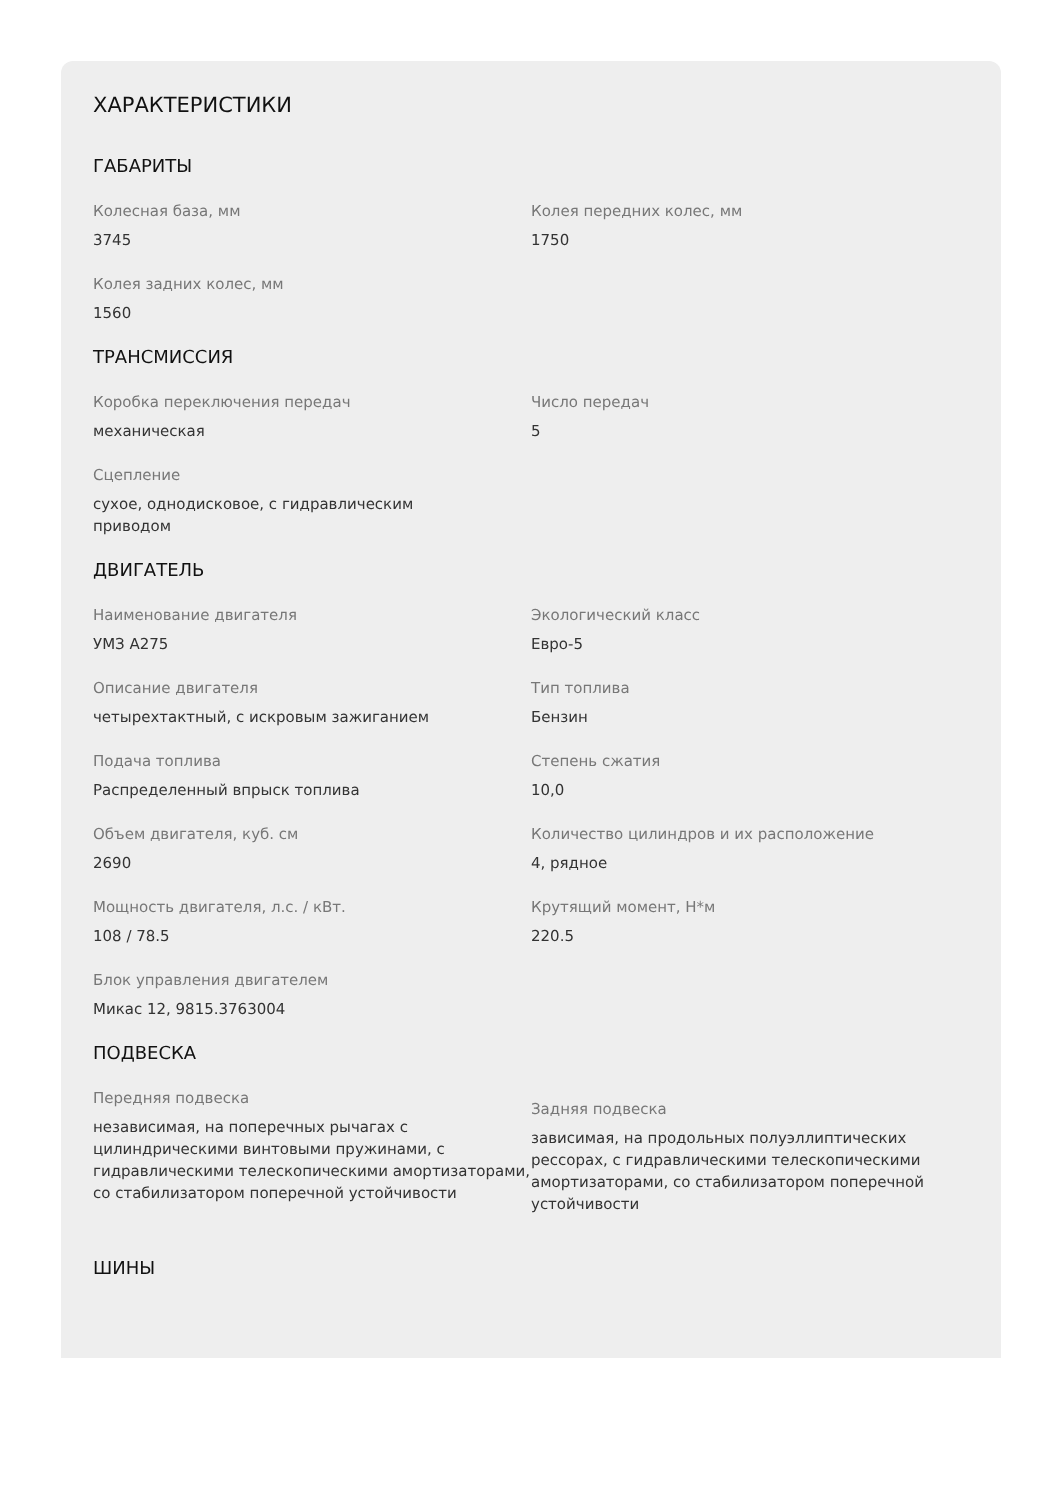ХАРАКТЕРИСТИКИ
ГАБАРИТЫ
Колесная база, мм
3745
Колея передних колес, мм
1750
Колея задних колес, мм
1560
ТРАНСМИССИЯ
Коробка переключения передач
механическая
Число передач
5
Сцепление
сухое, однодисковое, с гидравлическим
приводом
ДВИГАТЕЛЬ
Наименование двигателя
УМЗ А275
Экологический класс
Евро-5
Описание двигателя
четырехтактный, с искровым зажиганием
Тип топлива
Бензин
Подача топлива
Распределенный впрыск топлива
Степень сжатия
10,0
Объем двигателя, куб. см
2690
Количество цилиндров и их расположение
4, рядное
Мощность двигателя, л.с. / кВт.
108 / 78.5
Крутящий момент, Н*м
220.5
Блок управления двигателем
Микас 12, 9815.3763004
ПОДВЕСКА
Передняя подвеска
независимая, на поперечных рычагах с цилиндрическими винтовыми пружинами, с гидравлическими телескопическими амортизаторами, со стабилизатором поперечной устойчивости
Задняя подвеска
зависимая, на продольных полуэллиптических рессорах, с гидравлическими телескопическими амортизаторами, со стабилизатором поперечной устойчивости
ШИНЫ